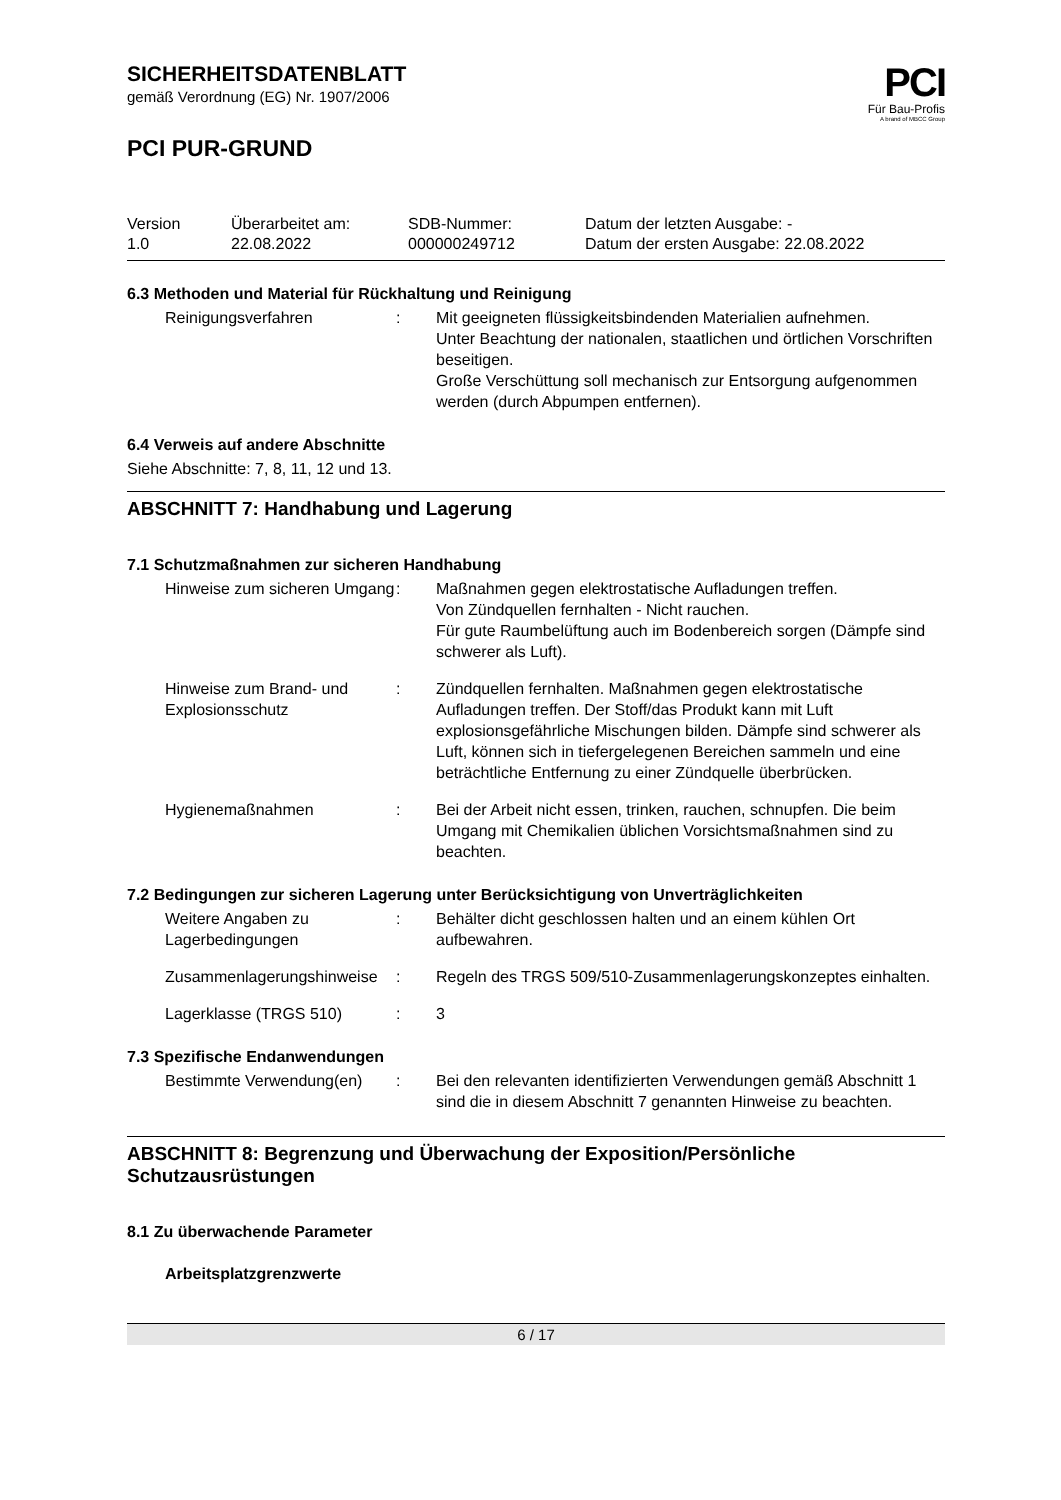PCI
Für Bau-Profis
A brand of MBCC Group
SICHERHEITSDATENBLATT
gemäß Verordnung (EG) Nr. 1907/2006
PCI PUR-GRUND
Version
1.0
Überarbeitet am:
22.08.2022
SDB-Nummer:
000000249712
Datum der letzten Ausgabe: -
Datum der ersten Ausgabe: 22.08.2022
6.3 Methoden und Material für Rückhaltung und Reinigung
Reinigungsverfahren
:
Mit geeigneten flüssigkeitsbindenden Materialien aufnehmen.
Unter Beachtung der nationalen, staatlichen und örtlichen Vorschriften beseitigen.
Große Verschüttung soll mechanisch zur Entsorgung aufgenommen werden (durch Abpumpen entfernen).
6.4 Verweis auf andere Abschnitte
Siehe Abschnitte: 7, 8, 11, 12 und 13.
ABSCHNITT 7: Handhabung und Lagerung
7.1 Schutzmaßnahmen zur sicheren Handhabung
Hinweise zum sicheren Umgang
:
Maßnahmen gegen elektrostatische Aufladungen treffen.
Von Zündquellen fernhalten - Nicht rauchen.
Für gute Raumbelüftung auch im Bodenbereich sorgen (Dämpfe sind schwerer als Luft).
Hinweise zum Brand- und Explosionsschutz
:
Zündquellen fernhalten. Maßnahmen gegen elektrostatische Aufladungen treffen. Der Stoff/das Produkt kann mit Luft explosionsgefährliche Mischungen bilden. Dämpfe sind schwerer als Luft, können sich in tiefergelegenen Bereichen sammeln und eine beträchtliche Entfernung zu einer Zündquelle überbrücken.
Hygienemaßnahmen
:
Bei der Arbeit nicht essen, trinken, rauchen, schnupfen. Die beim Umgang mit Chemikalien üblichen Vorsichtsmaßnahmen sind zu beachten.
7.2 Bedingungen zur sicheren Lagerung unter Berücksichtigung von Unverträglichkeiten
Weitere Angaben zu Lagerbedingungen
:
Behälter dicht geschlossen halten und an einem kühlen Ort aufbewahren.
Zusammenlagerungshinweise
:
Regeln des TRGS 509/510-Zusammenlagerungskonzeptes einhalten.
Lagerklasse (TRGS 510)
:
3
7.3 Spezifische Endanwendungen
Bestimmte Verwendung(en)
:
Bei den relevanten identifizierten Verwendungen gemäß Abschnitt 1 sind die in diesem Abschnitt 7 genannten Hinweise zu beachten.
ABSCHNITT 8: Begrenzung und Überwachung der Exposition/Persönliche Schutzausrüstungen
8.1 Zu überwachende Parameter
Arbeitsplatzgrenzwerte
6 / 17